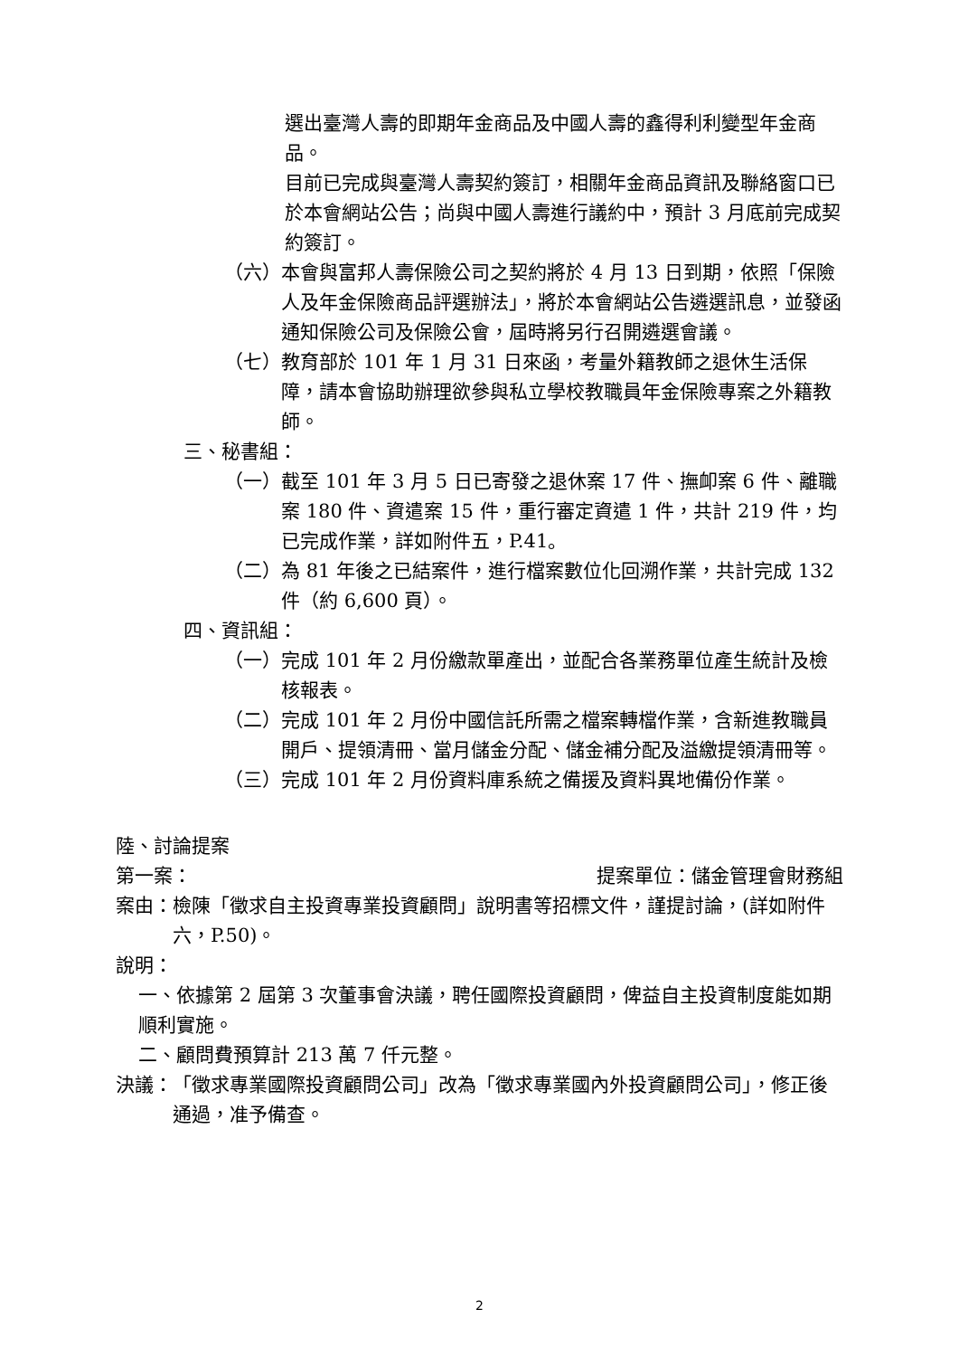選出臺灣人壽的即期年金商品及中國人壽的鑫得利利變型年金商品。
目前已完成與臺灣人壽契約簽訂，相關年金商品資訊及聯絡窗口已於本會網站公告；尚與中國人壽進行議約中，預計 3 月底前完成契約簽訂。
（六） 本會與富邦人壽保險公司之契約將於 4 月 13 日到期，依照「保險人及年金保險商品評選辦法」，將於本會網站公告遴選訊息，並發函通知保險公司及保險公會，屆時將另行召開遴選會議。
（七） 教育部於 101 年 1 月 31 日來函，考量外籍教師之退休生活保障，請本會協助辦理欲參與私立學校教職員年金保險專案之外籍教師。
三、秘書組：
（一） 截至 101 年 3 月 5 日已寄發之退休案 17 件、撫卹案 6 件、離職案 180 件、資遣案 15 件，重行審定資遣 1 件，共計 219 件，均已完成作業，詳如附件五，P.41。
（二） 為 81 年後之已結案件，進行檔案數位化回溯作業，共計完成 132 件（約 6,600 頁）。
四、資訊組：
（一） 完成 101 年 2 月份繳款單產出，並配合各業務單位產生統計及檢核報表。
（二） 完成 101 年 2 月份中國信託所需之檔案轉檔作業，含新進教職員開戶、提領清冊、當月儲金分配、儲金補分配及溢繳提領清冊等。
（三） 完成 101 年 2 月份資料庫系統之備援及資料異地備份作業。
陸、討論提案
第一案： 提案單位：儲金管理會財務組
案由： 檢陳「徵求自主投資專業投資顧問」說明書等招標文件，謹提討論，(詳如附件六，P.50)。
說明：
一、依據第 2 屆第 3 次董事會決議，聘任國際投資顧問，俾益自主投資制度能如期順利實施。
二、顧問費預算計 213 萬 7 仟元整。
決議： 「徵求專業國際投資顧問公司」改為「徵求專業國內外投資顧問公司」，修正後通過，准予備查。
2